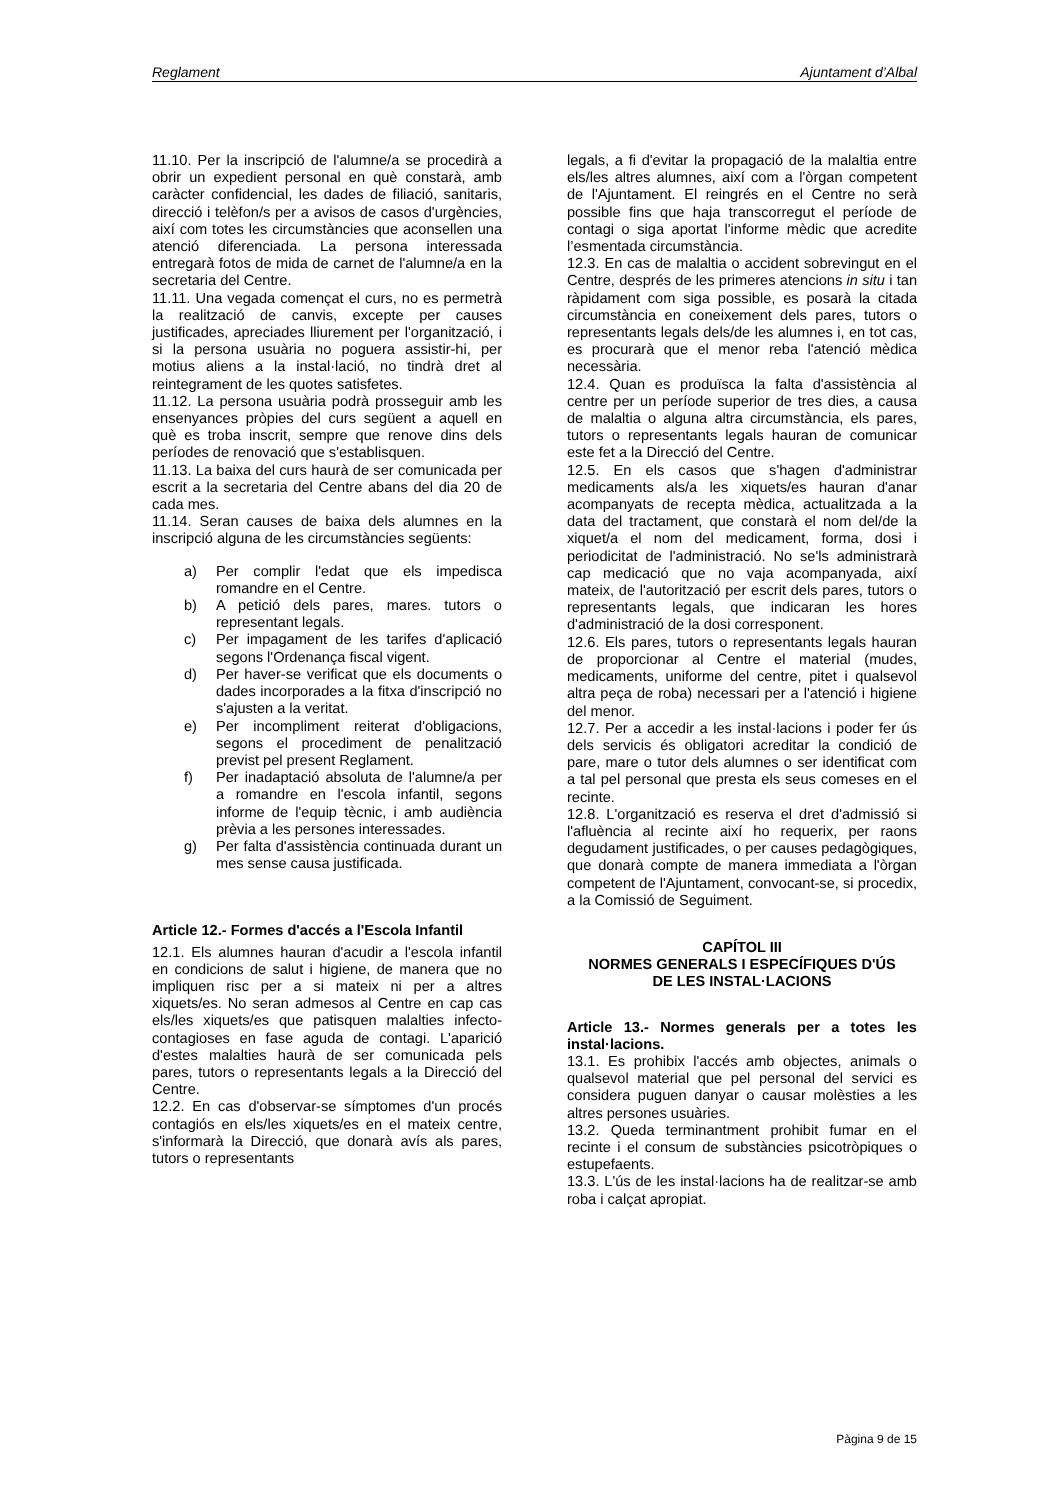Reglament Ajuntament d’Albal
11.10. Per la inscripció de l'alumne/a se procedirà a obrir un expedient personal en què constarà, amb caràcter confidencial, les dades de filiació, sanitaris, direcció i telèfon/s per a avisos de casos d'urgències, així com totes les circumstàncies que aconsellen una atenció diferenciada. La persona interessada entregarà fotos de mida de carnet de l'alumne/a en la secretaria del Centre.
11.11. Una vegada començat el curs, no es permetrà la realització de canvis, excepte per causes justificades, apreciades lliurement per l'organització, i si la persona usuària no poguera assistir-hi, per motius aliens a la instal·lació, no tindrà dret al reintegrament de les quotes satisfetes.
11.12. La persona usuària podrà prosseguir amb les ensenyances pròpies del curs següent a aquell en què es troba inscrit, sempre que renove dins dels períodes de renovació que s'establisquen.
11.13. La baixa del curs haurà de ser comunicada per escrit a la secretaria del Centre abans del dia 20 de cada mes.
11.14. Seran causes de baixa dels alumnes en la inscripció alguna de les circumstàncies següents:
a) Per complir l'edat que els impedisca romandre en el Centre.
b) A petició dels pares, mares. tutors o representant legals.
c) Per impagament de les tarifes d'aplicació segons l'Ordenança fiscal vigent.
d) Per haver-se verificat que els documents o dades incorporades a la fitxa d'inscripció no s'ajusten a la veritat.
e) Per incompliment reiterat d'obligacions, segons el procediment de penalització previst pel present Reglament.
f) Per inadaptació absoluta de l'alumne/a per a romandre en l'escola infantil, segons informe de l'equip tècnic, i amb audiència prèvia a les persones interessades.
g) Per falta d'assistència continuada durant un mes sense causa justificada.
Article 12.- Formes d'accés a l'Escola Infantil
12.1. Els alumnes hauran d'acudir a l'escola infantil en condicions de salut i higiene, de manera que no impliquen risc per a si mateix ni per a altres xiquets/es. No seran admesos al Centre en cap cas els/les xiquets/es que patisquen malalties infecto-contagioses en fase aguda de contagi. L'aparició d'estes malalties haurà de ser comunicada pels pares, tutors o representants legals a la Direcció del Centre.
12.2. En cas d'observar-se símptomes d'un procés contagiós en els/les xiquets/es en el mateix centre, s'informarà la Direcció, que donarà avís als pares, tutors o representants
legals, a fi d'evitar la propagació de la malaltia entre els/les altres alumnes, així com a l'òrgan competent de l'Ajuntament. El reingrés en el Centre no serà possible fins que haja transcorregut el període de contagi o siga aportat l'informe mèdic que acredite l’esmentada circumstància.
12.3. En cas de malaltia o accident sobrevingut en el Centre, després de les primeres atencions in situ i tan ràpidament com siga possible, es posarà la citada circumstància en coneixement dels pares, tutors o representants legals dels/de les alumnes i, en tot cas, es procurarà que el menor reba l'atenció mèdica necessària.
12.4. Quan es produïsca la falta d'assistència al centre per un període superior de tres dies, a causa de malaltia o alguna altra circumstància, els pares, tutors o representants legals hauran de comunicar este fet a la Direcció del Centre.
12.5. En els casos que s'hagen d'administrar medicaments als/a les xiquets/es hauran d'anar acompanyats de recepta mèdica, actualitzada a la data del tractament, que constarà el nom del/de la xiquet/a el nom del medicament, forma, dosi i periodicitat de l'administració. No se'ls administrarà cap medicació que no vaja acompanyada, així mateix, de l'autorització per escrit dels pares, tutors o representants legals, que indicaran les hores d'administració de la dosi corresponent.
12.6. Els pares, tutors o representants legals hauran de proporcionar al Centre el material (mudes, medicaments, uniforme del centre, pitet i qualsevol altra peça de roba) necessari per a l'atenció i higiene del menor.
12.7. Per a accedir a les instal·lacions i poder fer ús dels servicis és obligatori acreditar la condició de pare, mare o tutor dels alumnes o ser identificat com a tal pel personal que presta els seus comeses en el recinte.
12.8. L'organització es reserva el dret d'admissió si l'afluència al recinte així ho requerix, per raons degudament justificades, o per causes pedagògiques, que donarà compte de manera immediata a l'òrgan competent de l'Ajuntament, convocant-se, si procedix, a la Comissió de Seguiment.
CAPÍTOL III
NORMES GENERALS I ESPECÍFIQUES D'ÚS
DE LES INSTAL·LACIONS
Article 13.- Normes generals per a totes les instal·lacions.
13.1. Es prohibix l'accés amb objectes, animals o qualsevol material que pel personal del servici es considera puguen danyar o causar molèsties a les altres persones usuàries.
13.2. Queda terminantment prohibit fumar en el recinte i el consum de substàncies psicotròpiques o estupefaents.
13.3. L'ús de les instal·lacions ha de realitzar-se amb roba i calçat apropiat.
Pàgina 9 de 15